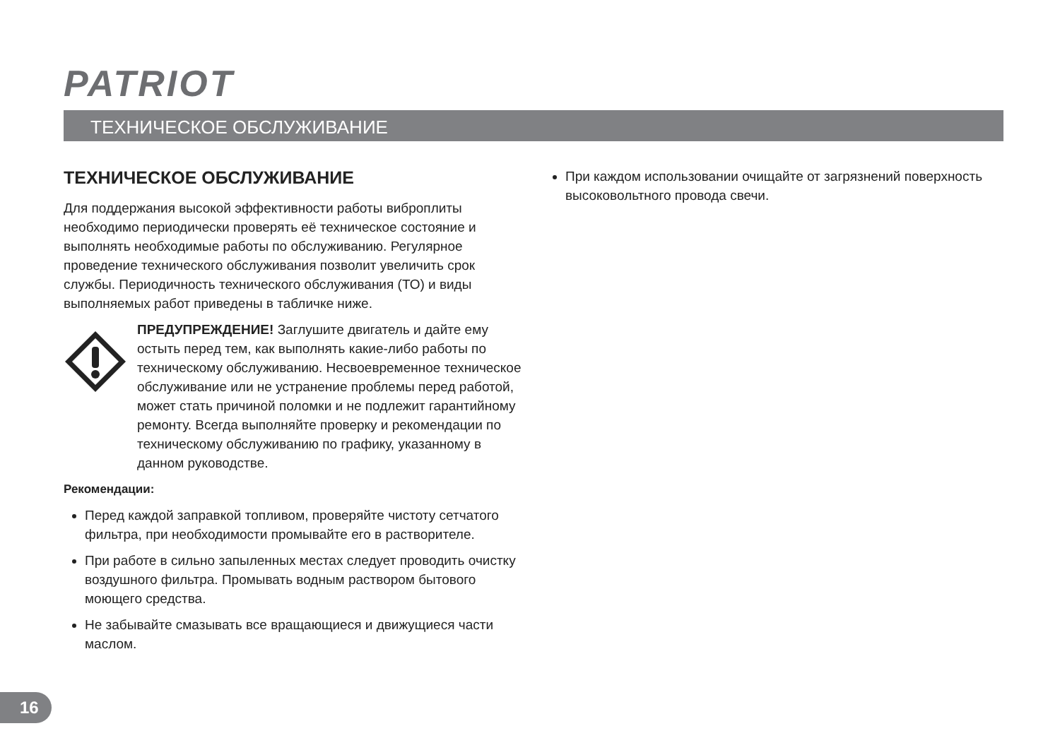PATRIOT
ТЕХНИЧЕСКОЕ ОБСЛУЖИВАНИЕ
ТЕХНИЧЕСКОЕ ОБСЛУЖИВАНИЕ
Для поддержания высокой эффективности работы виброплиты необходимо периодически проверять её техническое состояние и выполнять необходимые работы по обслуживанию. Регулярное проведение технического обслуживания позволит увеличить срок службы. Периодичность технического обслуживания (ТО) и виды выполняемых работ приведены в табличке ниже.
ПРЕДУПРЕЖДЕНИЕ! Заглушите двигатель и дайте ему остыть перед тем, как выполнять какие-либо работы по техническому обслуживанию. Несвоевременное техническое обслуживание или не устранение проблемы перед работой, может стать причиной поломки и не подлежит гарантийному ремонту. Всегда выполняйте проверку и рекомендации по техническому обслуживанию по графику, указанному в данном руководстве.
Рекомендации:
Перед каждой заправкой топливом, проверяйте чистоту сетчатого фильтра, при необходимости промывайте его в растворителе.
При работе в сильно запыленных местах следует проводить очистку воздушного фильтра. Промывать водным раствором бытового моющего средства.
Не забывайте смазывать все вращающиеся и движущиеся части маслом.
При каждом использовании очищайте от загрязнений поверхность высоковольтного провода свечи.
16